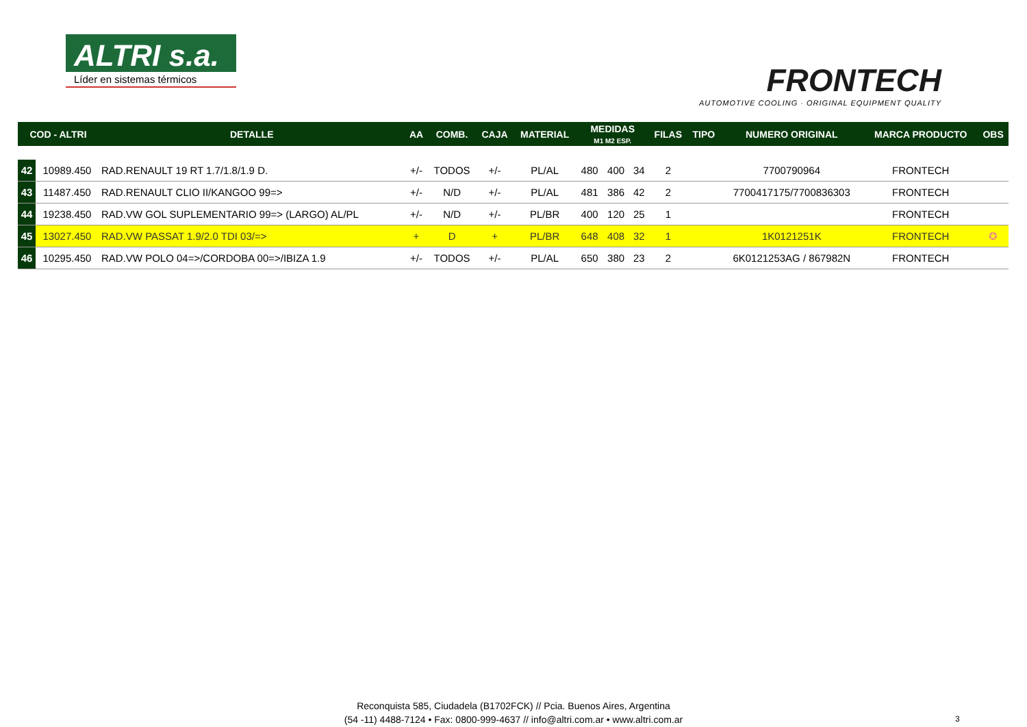ALTRI s.a.
Líder en sistemas térmicos
FRONTECH
AUTOMOTIVE COOLING · ORIGINAL EQUIPMENT QUALITY
| COD - ALTRI | | DETALLE | AA | COMB. | CAJA | MATERIAL | MEDIDAS M1 M2 ESP. | | | FILAS | TIPO | NUMERO ORIGINAL | MARCA PRODUCTO | OBS |
| --- | --- | --- | --- | --- | --- | --- | --- | --- | --- | --- | --- | --- | --- | --- |
| 42 | 10989.450 | RAD.RENAULT 19 RT 1.7/1.8/1.9 D. | +/- | TODOS | +/- | PL/AL | 480 | 400 | 34 | 2 | | 7700790964 | FRONTECH | |
| 43 | 11487.450 | RAD.RENAULT CLIO II/KANGOO 99=> | +/- | N/D | +/- | PL/AL | 481 | 386 | 42 | 2 | | 7700417175/7700836303 | FRONTECH | |
| 44 | 19238.450 | RAD.VW GOL SUPLEMENTARIO 99=> (LARGO) AL/PL | +/- | N/D | +/- | PL/BR | 400 | 120 | 25 | 1 | | | FRONTECH | |
| 45 | 13027.450 | RAD.VW PASSAT 1.9/2.0 TDI 03/=> | + | D | + | PL/BR | 648 | 408 | 32 | 1 | | 1K0121251K | FRONTECH | ✪ |
| 46 | 10295.450 | RAD.VW POLO 04=>/CORDOBA 00=>/IBIZA 1.9 | +/- | TODOS | +/- | PL/AL | 650 | 380 | 23 | 2 | | 6K0121253AG / 867982N | FRONTECH | |
Reconquista 585, Ciudadela (B1702FCK) // Pcia. Buenos Aires, Argentina
(54 -11) 4488-7124 • Fax: 0800-999-4637 // info@altri.com.ar • www.altri.com.ar
3